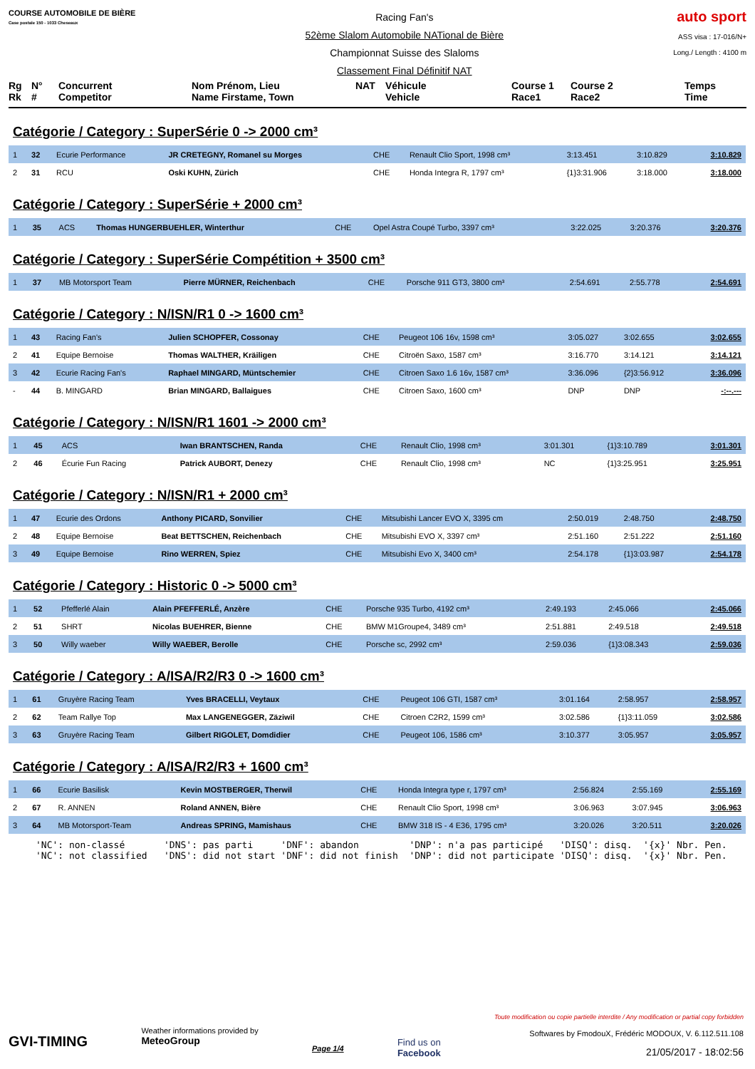COURSE AUTOMOBILE DE BIÈRE
Case postale 150 - 1033 Cheseaux
Racing Fan's
52ème Slalom Automobile NATional de Bière
Championnat Suisse des Slaloms
Classement Final Définitif NAT
auto sport
ASS visa : 17-016/N+
Long./ Length : 4100 m
Rg
Rk N°
# Concurrent
Competitor Nom Prénom, Lieu
Name Firstame, Town NAT Véhicule
Vehicle Course 1
Race1 Course 2
Race2 Temps
Time
Catégorie / Category : SuperSérie 0 -> 2000 cm³
| 1 | 32 | Ecurie Performance | JR CRETEGNY, Romanel su Morges | CHE | Renault Clio Sport, 1998 cm³ | 3:13.451 | 3:10.829 | 3:10.829 |
| 2 | 31 | RCU | Oski KUHN, Zürich | CHE | Honda Integra R, 1797 cm³ | {1}3:31.906 | 3:18.000 | 3:18.000 |
Catégorie / Category : SuperSérie + 2000 cm³
| 1 | 35 | ACS | Thomas HUNGERBUEHLER, Winterthur | CHE | Opel Astra Coupé Turbo, 3397 cm³ | 3:22.025 | 3:20.376 | 3:20.376 |
Catégorie / Category : SuperSérie Compétition + 3500 cm³
| 1 | 37 | MB Motorsport Team | Pierre MÜRNER, Reichenbach | CHE | Porsche 911 GT3, 3800 cm³ | 2:54.691 | 2:55.778 | 2:54.691 |
Catégorie / Category : N/ISN/R1 0 -> 1600 cm³
| 1 | 43 | Racing Fan's | Julien SCHOPFER, Cossonay | CHE | Peugeot 106 16v, 1598 cm³ | 3:05.027 | 3:02.655 | 3:02.655 |
| 2 | 41 | Equipe Bernoise | Thomas WALTHER, Kräiligen | CHE | Citroën Saxo, 1587 cm³ | 3:16.770 | 3:14.121 | 3:14.121 |
| 3 | 42 | Ecurie Racing Fan's | Raphael MINGARD, Müntschemier | CHE | Citroen Saxo 1.6 16v, 1587 cm³ | 3:36.096 | {2}3:56.912 | 3:36.096 |
| - | 44 | B. MINGARD | Brian MINGARD, Ballaigues | CHE | Citroen Saxo, 1600 cm³ | DNP | DNP | -:--.--- |
Catégorie / Category : N/ISN/R1 1601 -> 2000 cm³
| 1 | 45 | ACS | Iwan BRANTSCHEN, Randa | CHE | Renault Clio, 1998 cm³ | 3:01.301 | {1}3:10.789 | 3:01.301 |
| 2 | 46 | Écurie Fun Racing | Patrick AUBORT, Denezy | CHE | Renault Clio, 1998 cm³ | NC | {1}3:25.951 | 3:25.951 |
Catégorie / Category : N/ISN/R1 + 2000 cm³
| 1 | 47 | Ecurie des Ordons | Anthony PICARD, Sonvilier | CHE | Mitsubishi Lancer EVO X, 3395 cm | 2:50.019 | 2:48.750 | 2:48.750 |
| 2 | 48 | Equipe Bernoise | Beat BETTSCHEN, Reichenbach | CHE | Mitsubishi EVO X, 3397 cm³ | 2:51.160 | 2:51.222 | 2:51.160 |
| 3 | 49 | Equipe Bernoise | Rino WERREN, Spiez | CHE | Mitsubishi Evo X, 3400 cm³ | 2:54.178 | {1}3:03.987 | 2:54.178 |
Catégorie / Category : Historic 0 -> 5000 cm³
| 1 | 52 | Pfefferlé Alain | Alain PFEFFERLÉ, Anzère | CHE | Porsche 935 Turbo, 4192 cm³ | 2:49.193 | 2:45.066 | 2:45.066 |
| 2 | 51 | SHRT | Nicolas BUEHRER, Bienne | CHE | BMW M1Groupe4, 3489 cm³ | 2:51.881 | 2:49.518 | 2:49.518 |
| 3 | 50 | Willy waeber | Willy WAEBER, Berolle | CHE | Porsche sc, 2992 cm³ | 2:59.036 | {1}3:08.343 | 2:59.036 |
Catégorie / Category : A/ISA/R2/R3 0 -> 1600 cm³
| 1 | 61 | Gruyère Racing Team | Yves BRACELLI, Veytaux | CHE | Peugeot 106 GTI, 1587 cm³ | 3:01.164 | 2:58.957 | 2:58.957 |
| 2 | 62 | Team Rallye Top | Max LANGENEGGER, Zäziwil | CHE | Citroen C2R2, 1599 cm³ | 3:02.586 | {1}3:11.059 | 3:02.586 |
| 3 | 63 | Gruyère Racing Team | Gilbert RIGOLET, Domdidier | CHE | Peugeot 106, 1586 cm³ | 3:10.377 | 3:05.957 | 3:05.957 |
Catégorie / Category : A/ISA/R2/R3 + 1600 cm³
| 1 | 66 | Ecurie Basilisk | Kevin MOSTBERGER, Therwil | CHE | Honda Integra type r, 1797 cm³ | 2:56.824 | 2:55.169 | 2:55.169 |
| 2 | 67 | R. ANNEN | Roland ANNEN, Bière | CHE | Renault Clio Sport, 1998 cm³ | 3:06.963 | 3:07.945 | 3:06.963 |
| 3 | 64 | MB Motorsport-Team | Andreas SPRING, Mamishaus | CHE | BMW 318 IS - 4 E36, 1795 cm³ | 3:20.026 | 3:20.511 | 3:20.026 |
'NC': non-classé 'DNS': pas parti 'DNF': abandon 'DNP': n'a pas participé 'DISQ': disq. '{x}' Nbr. Pen. 'NC': not classified 'DNS': did not start 'DNF': did not finish 'DNP': did not participate 'DISQ': disq. '{x}' Nbr. Pen.
GVI-TIMING
Weather informations provided by
MeteoGroup
Page 1/4
Find us on
Facebook
Toute modification ou copie partielle interdite / Any modification or partial copy forbidden
Softwares by FmodouX, Frédéric MODOUX, V. 6.112.511.108
21/05/2017 - 18:02:56